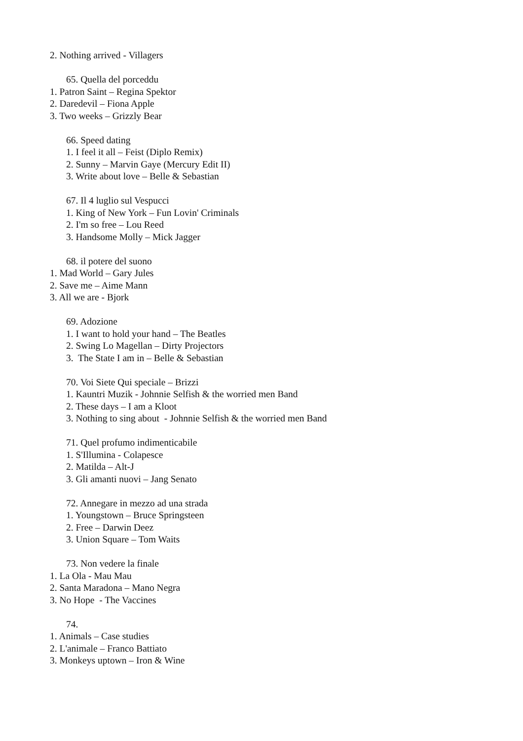2. Nothing arrived - Villagers
65. Quella del porceddu
1. Patron Saint – Regina Spektor
2. Daredevil – Fiona Apple
3. Two weeks – Grizzly Bear
66. Speed dating
1. I feel it all – Feist (Diplo Remix)
2. Sunny – Marvin Gaye (Mercury Edit II)
3. Write about love – Belle & Sebastian
67. Il 4 luglio sul Vespucci
1. King of New York – Fun Lovin' Criminals
2. I'm so free – Lou Reed
3. Handsome Molly – Mick Jagger
68. il potere del suono
1. Mad World – Gary Jules
2. Save me – Aime Mann
3. All we are - Bjork
69. Adozione
1. I want to hold your hand – The Beatles
2. Swing Lo Magellan – Dirty Projectors
3. The State I am in – Belle & Sebastian
70. Voi Siete Qui speciale – Brizzi
1. Kauntri Muzik - Johnnie Selfish & the worried men Band
2. These days – I am a Kloot
3. Nothing to sing about - Johnnie Selfish & the worried men Band
71. Quel profumo indimenticabile
1. S'Illumina - Colapesce
2. Matilda – Alt-J
3. Gli amanti nuovi – Jang Senato
72. Annegare in mezzo ad una strada
1. Youngstown – Bruce Springsteen
2. Free – Darwin Deez
3. Union Square – Tom Waits
73. Non vedere la finale
1. La Ola - Mau Mau
2. Santa Maradona – Mano Negra
3. No Hope - The Vaccines
74.
1. Animals – Case studies
2. L'animale – Franco Battiato
3. Monkeys uptown – Iron & Wine